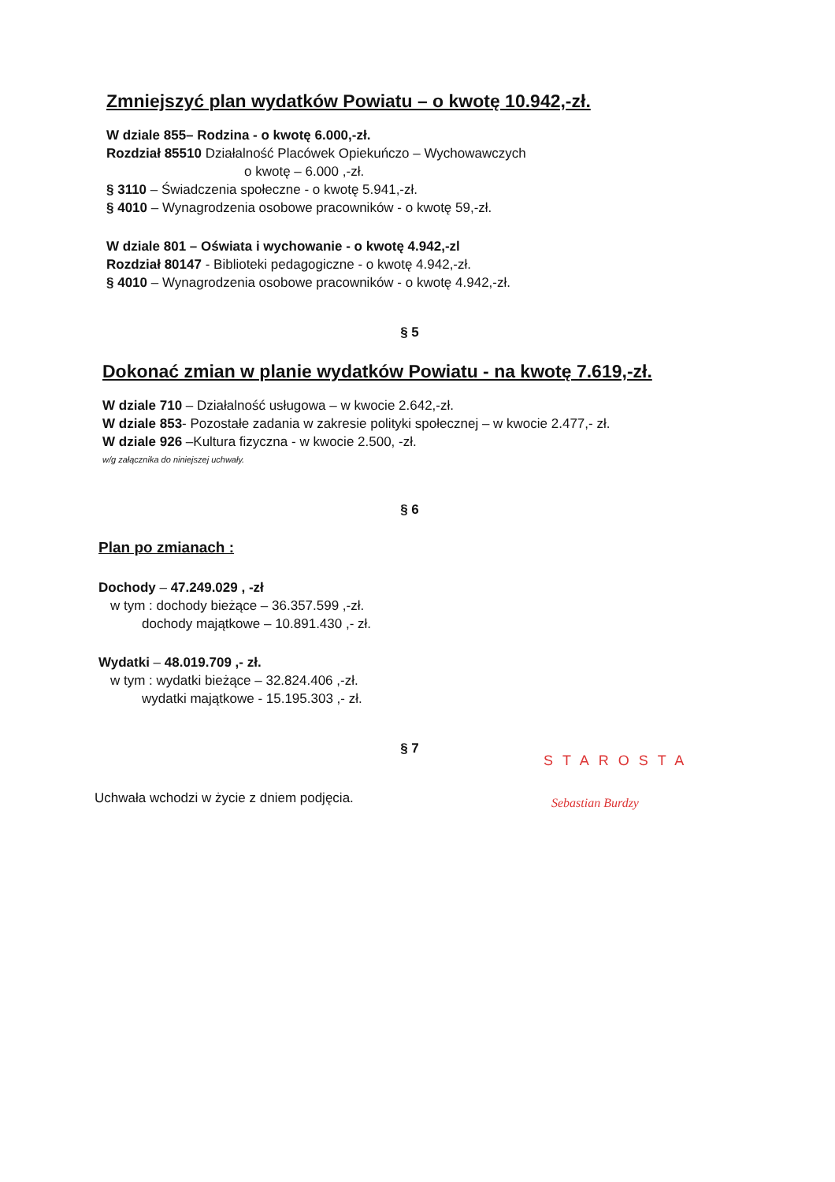Zmniejszyć plan wydatków Powiatu – o kwotę 10.942,-zł.
W dziale 855– Rodzina - o kwotę 6.000,-zł.
Rozdział 85510 Działalność Placówek Opiekuńczo – Wychowawczych
o kwotę – 6.000 ,-zł.
§ 3110 – Świadczenia społeczne - o kwotę 5.941,-zł.
§ 4010 – Wynagrodzenia osobowe pracowników - o kwotę 59,-zł.
W dziale 801 – Oświata i wychowanie - o kwotę 4.942,-zl
Rozdział 80147 - Biblioteki pedagogiczne - o kwotę 4.942,-zł.
§ 4010 – Wynagrodzenia osobowe pracowników - o kwotę 4.942,-zł.
§ 5
Dokonać zmian w planie wydatków Powiatu - na kwotę 7.619,-zł.
W dziale 710 – Działalność usługowa – w kwocie 2.642,-zł.
W dziale 853- Pozostałe zadania w zakresie polityki społecznej – w kwocie 2.477,- zł.
W dziale 926 –Kultura fizyczna - w kwocie 2.500, -zł.
w/g załącznika do niniejszej uchwały.
§ 6
Plan po zmianach :
Dochody – 47.249.029 , -zł
w tym : dochody bieżące – 36.357.599 ,-zł.
dochody majątkowe – 10.891.430 ,- zł.
Wydatki – 48.019.709 ,- zł.
w tym : wydatki bieżące – 32.824.406 ,-zł.
wydatki majątkowe - 15.195.303 ,- zł.
§ 7
Uchwała wchodzi w życie z dniem podjęcia.
STAROSTA
Sebastian Burdzy